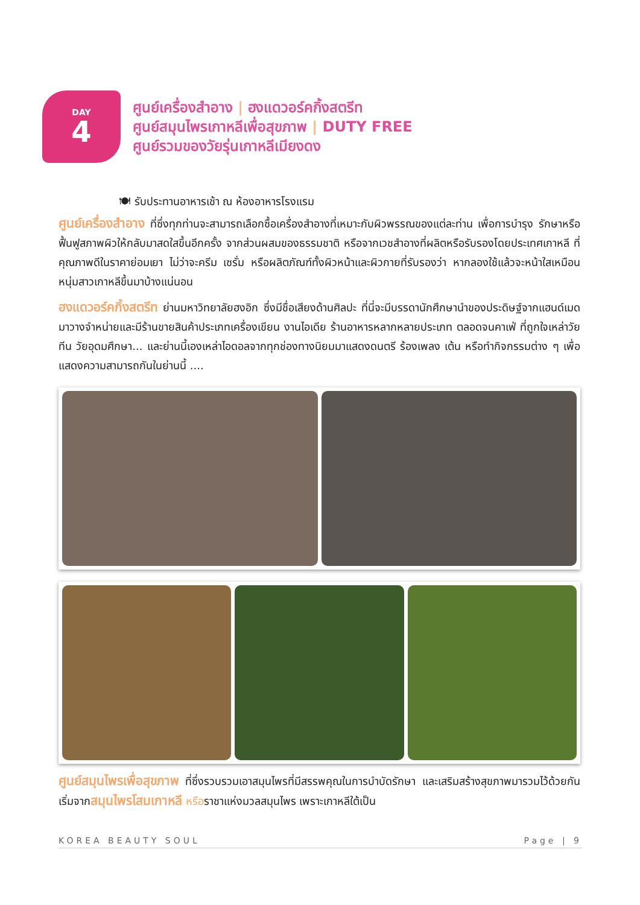DAY
4
ศูนย์เครื่องสำอาง | ฮงแดวอร์คกิ้งสตรีท
ศูนย์สมุนไพรเกาหลีเพื่อสุขภาพ | DUTY FREE
ศูนย์รวมของวัยรุ่นเกาหลีเมียงดง
🍽 รับประทานอาหารเช้า ณ ห้องอาหารโรงแรม
ศูนย์เครื่องสำอาง ที่ซึ่งทุกท่านจะสามารถเลือกซื้อเครื่องสำอางที่เหมาะกับผิวพรรณของแต่ละท่าน เพื่อการบำรุง รักษาหรือฟื้นฟูสภาพผิวให้กลับมาสดใสขึ้นอีกครั้ง จากส่วนผสมของธรรมชาติ หรือจากเวชสำอางที่ผลิตหรือรับรองโดยประเทศเกาหลี ที่คุณภาพดีในราคาย่อมเยา ไม่ว่าจะครีม เซรั่ม หรือผลิตภัณฑ์ทั้งผิวหน้าและผิวกายที่รับรองว่า หากลองใช้แล้วจะหน้าใสเหมือนหนุ่มสาวเกาหลีขึ้นมาบ้างแน่นอน
ฮงแดวอร์คกิ้งสตรีท ย่านมหาวิทยาลัยฮงอิก ซึ่งมีชื่อเสียงด้านศิลปะ ที่นี่จะมีบรรดานักศึกษานำของประดิษฐ์จากแฮนด์เมดมาวางจำหน่ายและมีร้านขายสินค้าประเภทเครื่องเขียน งานไอเดีย ร้านอาหารหลากหลายประเภท ตลอดจนคาเฟ่ ที่ถูกใจเหล่าวัยทีน วัยอุดมศึกษา... และย่านนี้เองเหล่าไอดอลจากทุกช่องทางนิยมมาแสดงดนตรี ร้องเพลง เต้น หรือทำกิจกรรมต่าง ๆ เพื่อแสดงความสามารถกันในย่านนี้ ....
ศูนย์สมุนไพรเพื่อสุขภาพ ที่ซึ่งรวบรวมเอาสมุนไพรที่มีสรรพคุณในการบำบัดรักษา และเสริมสร้างสุขภาพมารวมไว้ด้วยกัน เริ่มจากสมุนไพรโสมเกาหลี หรือราชาแห่งมวลสมุนไพร เพราะเกาหลีใต้เป็น
KOREA BEAUTY SOUL Page | 9